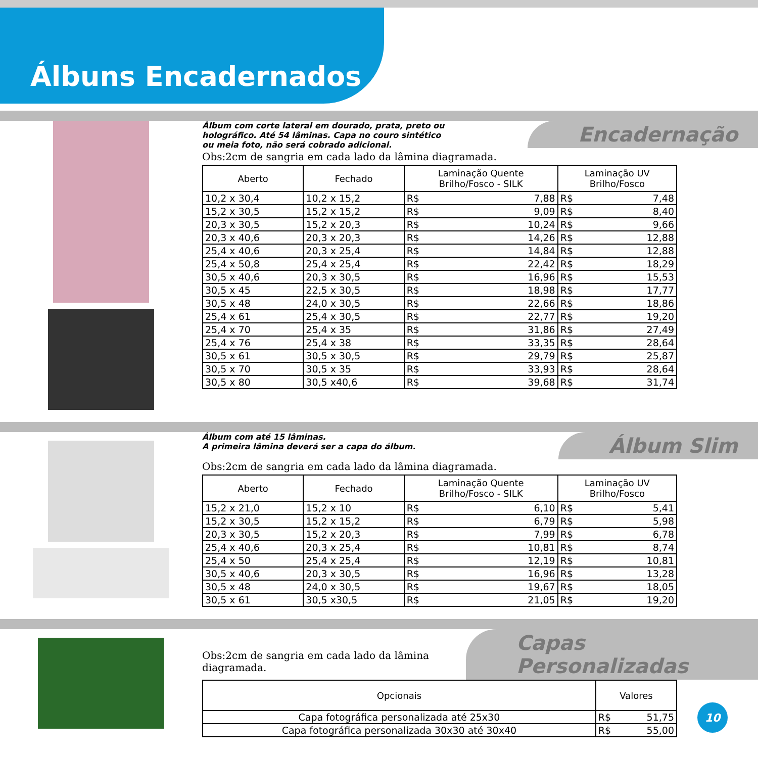Álbuns Encadernados
Álbum com corte lateral em dourado, prata, preto ou
holográfico. Até 54 lâminas. Capa no couro sintético
ou meia foto, não será cobrado adicional.
Encadernação
Obs:2cm de sangria em cada lado da lâmina diagramada.
| Aberto | Fechado | Laminação Quente Brilho/Fosco - SILK | | Laminação UV Brilho/Fosco | |
| --- | --- | --- | --- | --- | --- |
| 10,2 x 30,4 | 10,2 x 15,2 | R$ | 7,88 | R$ | 7,48 |
| 15,2 x 30,5 | 15,2 x 15,2 | R$ | 9,09 | R$ | 8,40 |
| 20,3 x 30,5 | 15,2 x 20,3 | R$ | 10,24 | R$ | 9,66 |
| 20,3 x 40,6 | 20,3 x 20,3 | R$ | 14,26 | R$ | 12,88 |
| 25,4 x 40,6 | 20,3 x 25,4 | R$ | 14,84 | R$ | 12,88 |
| 25,4 x 50,8 | 25,4 x 25,4 | R$ | 22,42 | R$ | 18,29 |
| 30,5 x 40,6 | 20,3 x 30,5 | R$ | 16,96 | R$ | 15,53 |
| 30,5 x 45 | 22,5 x 30,5 | R$ | 18,98 | R$ | 17,77 |
| 30,5 x 48 | 24,0 x 30,5 | R$ | 22,66 | R$ | 18,86 |
| 25,4 x 61 | 25,4 x 30,5 | R$ | 22,77 | R$ | 19,20 |
| 25,4 x 70 | 25,4 x 35 | R$ | 31,86 | R$ | 27,49 |
| 25,4 x 76 | 25,4 x 38 | R$ | 33,35 | R$ | 28,64 |
| 30,5 x 61 | 30,5 x 30,5 | R$ | 29,79 | R$ | 25,87 |
| 30,5 x 70 | 30,5 x 35 | R$ | 33,93 | R$ | 28,64 |
| 30,5 x 80 | 30,5 x40,6 | R$ | 39,68 | R$ | 31,74 |
Álbum com até 15 lâminas.
A primeira lâmina deverá ser a capa do álbum.
Álbum Slim
Obs:2cm de sangria em cada lado da lâmina diagramada.
| Aberto | Fechado | Laminação Quente Brilho/Fosco - SILK | | Laminação UV Brilho/Fosco | |
| --- | --- | --- | --- | --- | --- |
| 15,2 x 21,0 | 15,2 x 10 | R$ | 6,10 | R$ | 5,41 |
| 15,2 x 30,5 | 15,2 x 15,2 | R$ | 6,79 | R$ | 5,98 |
| 20,3 x 30,5 | 15,2 x 20,3 | R$ | 7,99 | R$ | 6,78 |
| 25,4 x 40,6 | 20,3 x 25,4 | R$ | 10,81 | R$ | 8,74 |
| 25,4 x 50 | 25,4 x 25,4 | R$ | 12,19 | R$ | 10,81 |
| 30,5 x 40,6 | 20,3 x 30,5 | R$ | 16,96 | R$ | 13,28 |
| 30,5 x 48 | 24,0 x 30,5 | R$ | 19,67 | R$ | 18,05 |
| 30,5 x 61 | 30,5 x30,5 | R$ | 21,05 | R$ | 19,20 |
Obs:2cm de sangria em cada lado da lâmina diagramada.
Capas Personalizadas
| Opcionais | Valores | |
| --- | --- | --- |
| Capa fotográfica personalizada até 25x30 | R$ | 51,75 |
| Capa fotográfica personalizada 30x30 até 30x40 | R$ | 55,00 |
10